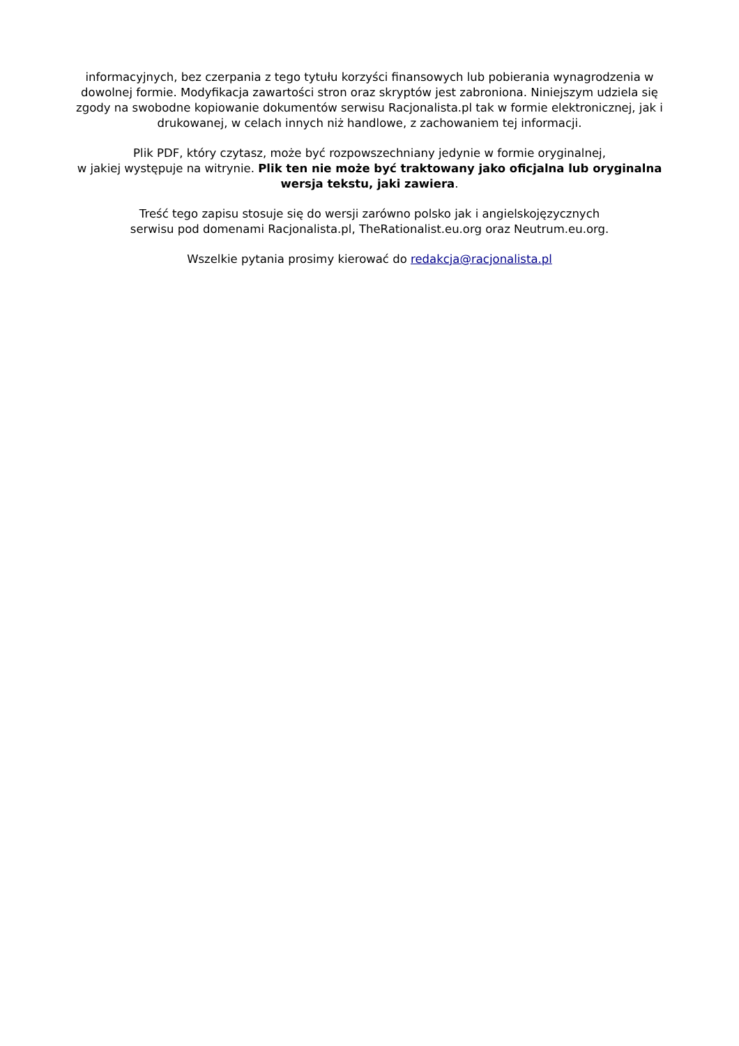informacyjnych, bez czerpania z tego tytułu korzyści finansowych lub pobierania wynagrodzenia w dowolnej formie. Modyfikacja zawartości stron oraz skryptów jest zabroniona. Niniejszym udziela się zgody na swobodne kopiowanie dokumentów serwisu Racjonalista.pl tak w formie elektronicznej, jak i drukowanej, w celach innych niż handlowe, z zachowaniem tej informacji.
Plik PDF, który czytasz, może być rozpowszechniany jedynie w formie oryginalnej,
w jakiej występuje na witrynie. Plik ten nie może być traktowany jako oficjalna lub oryginalna wersja tekstu, jaki zawiera.
Treść tego zapisu stosuje się do wersji zarówno polsko jak i angielskojęzycznych
serwisu pod domenami Racjonalista.pl, TheRationalist.eu.org oraz Neutrum.eu.org.
Wszelkie pytania prosimy kierować do redakcja@racjonalista.pl